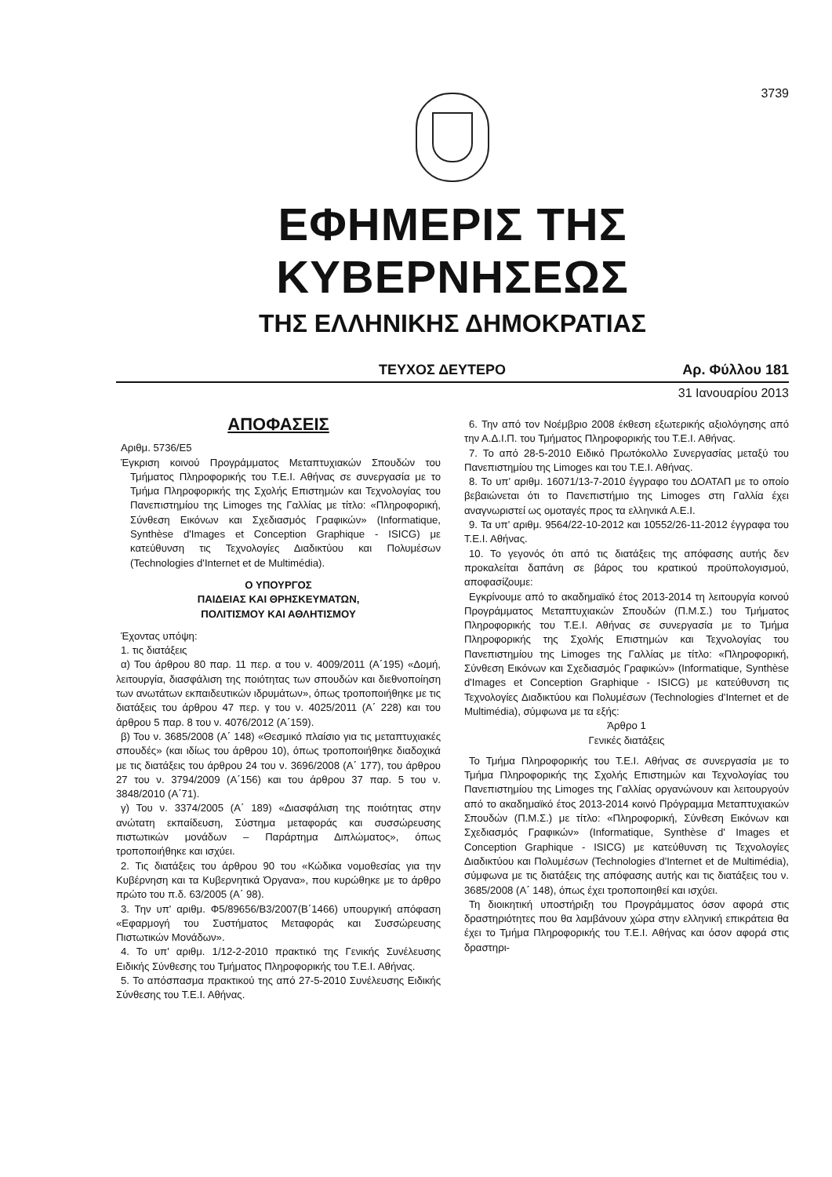3739
ΕΦΗΜΕΡΙΣ ΤΗΣ ΚΥΒΕΡΝΗΣΕΩΣ
ΤΗΣ ΕΛΛΗΝΙΚΗΣ ΔΗΜΟΚΡΑΤΙΑΣ
ΤΕΥΧΟΣ ΔΕΥΤΕΡΟ Αρ. Φύλλου 181
31 Ιανουαρίου 2013
ΑΠΟΦΑΣΕΙΣ
Αριθμ. 5736/Ε5
Έγκριση κοινού Προγράμματος Μεταπτυχιακών Σπουδών του Τμήματος Πληροφορικής του Τ.Ε.Ι. Αθήνας σε συνεργασία με το Τμήμα Πληροφορικής της Σχολής Επιστημών και Τεχνολογίας του Πανεπιστημίου της Limoges της Γαλλίας με τίτλο: «Πληροφορική, Σύνθεση Εικόνων και Σχεδιασμός Γραφικών» (Informatique, Synthèse d'Images et Conception Graphique - ISICG) με κατεύθυνση τις Τεχνολογίες Διαδικτύου και Πολυμέσων (Technologies d'Internet et de Multimédia).
Ο ΥΠΟΥΡΓΟΣ
ΠΑΙΔΕΙΑΣ ΚΑΙ ΘΡΗΣΚΕΥΜΑΤΩΝ,
ΠΟΛΙΤΙΣΜΟΥ ΚΑΙ ΑΘΛΗΤΙΣΜΟΥ
Έχοντας υπόψη:
1. τις διατάξεις
α) Του άρθρου 80 παρ. 11 περ. α του ν. 4009/2011 (Α΄195) «Δομή, λειτουργία, διασφάλιση της ποιότητας των σπουδών και διεθνοποίηση των ανωτάτων εκπαιδευτικών ιδρυμάτων», όπως τροποποιήθηκε με τις διατάξεις του άρθρου 47 περ. γ του ν. 4025/2011 (Α΄ 228) και του άρθρου 5 παρ. 8 του ν. 4076/2012 (Α΄159).
β) Του ν. 3685/2008 (Α΄ 148) «Θεσμικό πλαίσιο για τις μεταπτυχιακές σπουδές» (και ιδίως του άρθρου 10), όπως τροποποιήθηκε διαδοχικά με τις διατάξεις του άρθρου 24 του ν. 3696/2008 (Α΄ 177), του άρθρου 27 του ν. 3794/2009 (Α΄156) και του άρθρου 37 παρ. 5 του ν. 3848/2010 (Α΄71).
γ) Του ν. 3374/2005 (Α΄ 189) «Διασφάλιση της ποιότητας στην ανώτατη εκπαίδευση, Σύστημα μεταφοράς και συσσώρευσης πιστωτικών μονάδων – Παράρτημα Διπλώματος», όπως τροποποιήθηκε και ισχύει.
2. Τις διατάξεις του άρθρου 90 του «Κώδικα νομοθεσίας για την Κυβέρνηση και τα Κυβερνητικά Όργανα», που κυρώθηκε με το άρθρο πρώτο του π.δ. 63/2005 (Α΄ 98).
3. Την υπ' αριθμ. Φ5/89656/Β3/2007(Β΄1466) υπουργική απόφαση «Εφαρμογή του Συστήματος Μεταφοράς και Συσσώρευσης Πιστωτικών Μονάδων».
4. Το υπ' αριθμ. 1/12-2-2010 πρακτικό της Γενικής Συνέλευσης Ειδικής Σύνθεσης του Τμήματος Πληροφορικής του Τ.Ε.Ι. Αθήνας.
5. Το απόσπασμα πρακτικού της από 27-5-2010 Συνέλευσης Ειδικής Σύνθεσης του Τ.Ε.Ι. Αθήνας.
6. Την από τον Νοέμβριο 2008 έκθεση εξωτερικής αξιολόγησης από την Α.Δ.Ι.Π. του Τμήματος Πληροφορικής του Τ.Ε.Ι. Αθήνας.
7. Το από 28-5-2010 Ειδικό Πρωτόκολλο Συνεργασίας μεταξύ του Πανεπιστημίου της Limoges και του Τ.Ε.Ι. Αθήνας.
8. Το υπ' αριθμ. 16071/13-7-2010 έγγραφο του ΔΟΑΤΑΠ με το οποίο βεβαιώνεται ότι το Πανεπιστήμιο της Limoges στη Γαλλία έχει αναγνωριστεί ως ομοταγές προς τα ελληνικά Α.Ε.Ι.
9. Τα υπ' αριθμ. 9564/22-10-2012 και 10552/26-11-2012 έγγραφα του Τ.Ε.Ι. Αθήνας.
10. Το γεγονός ότι από τις διατάξεις της απόφασης αυτής δεν προκαλείται δαπάνη σε βάρος του κρατικού προϋπολογισμού, αποφασίζουμε:
Εγκρίνουμε από το ακαδημαϊκό έτος 2013-2014 τη λειτουργία κοινού Προγράμματος Μεταπτυχιακών Σπουδών (Π.Μ.Σ.) του Τμήματος Πληροφορικής του Τ.Ε.Ι. Αθήνας σε συνεργασία με το Τμήμα Πληροφορικής της Σχολής Επιστημών και Τεχνολογίας του Πανεπιστημίου της Limoges της Γαλλίας με τίτλο: «Πληροφορική, Σύνθεση Εικόνων και Σχεδιασμός Γραφικών» (Informatique, Synthèse d'Images et Conception Graphique - ISICG) με κατεύθυνση τις Τεχνολογίες Διαδικτύου και Πολυμέσων (Technologies d'Internet et de Multimédia), σύμφωνα με τα εξής:
Άρθρο 1
Γενικές διατάξεις
Το Τμήμα Πληροφορικής του Τ.Ε.Ι. Αθήνας σε συνεργασία με το Τμήμα Πληροφορικής της Σχολής Επιστημών και Τεχνολογίας του Πανεπιστημίου της Limoges της Γαλλίας οργανώνουν και λειτουργούν από το ακαδημαϊκό έτος 2013-2014 κοινό Πρόγραμμα Μεταπτυχιακών Σπουδών (Π.Μ.Σ.) με τίτλο: «Πληροφορική, Σύνθεση Εικόνων και Σχεδιασμός Γραφικών» (Informatique, Synthèse d' Images et Conception Graphique - ISICG) με κατεύθυνση τις Τεχνολογίες Διαδικτύου και Πολυμέσων (Technologies d'Internet et de Multimédia), σύμφωνα με τις διατάξεις της απόφασης αυτής και τις διατάξεις του ν. 3685/2008 (Α΄ 148), όπως έχει τροποποιηθεί και ισχύει.
Τη διοικητική υποστήριξη του Προγράμματος όσον αφορά στις δραστηριότητες που θα λαμβάνουν χώρα στην ελληνική επικράτεια θα έχει το Τμήμα Πληροφορικής του Τ.Ε.Ι. Αθήνας και όσον αφορά στις δραστηρι-